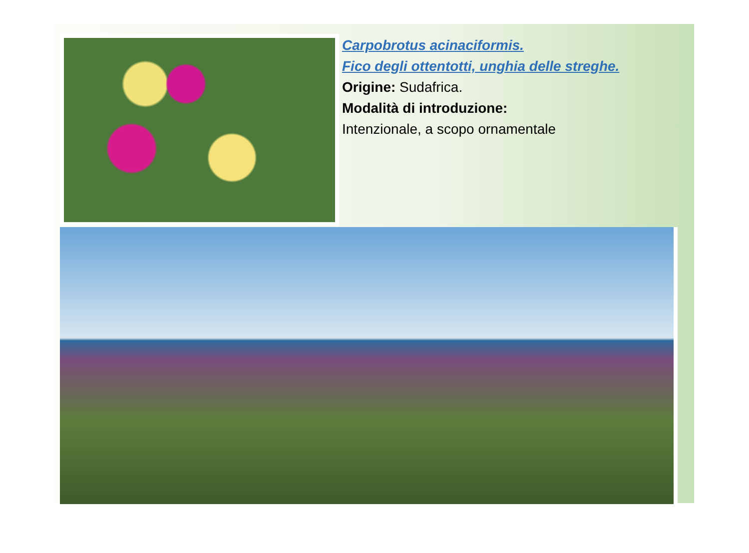Carpobrotus acinaciformis.
Fico degli ottentotti, unghia delle streghe.
Origine: Sudafrica.
Modalità di introduzione:
Intenzionale, a scopo ornamentale